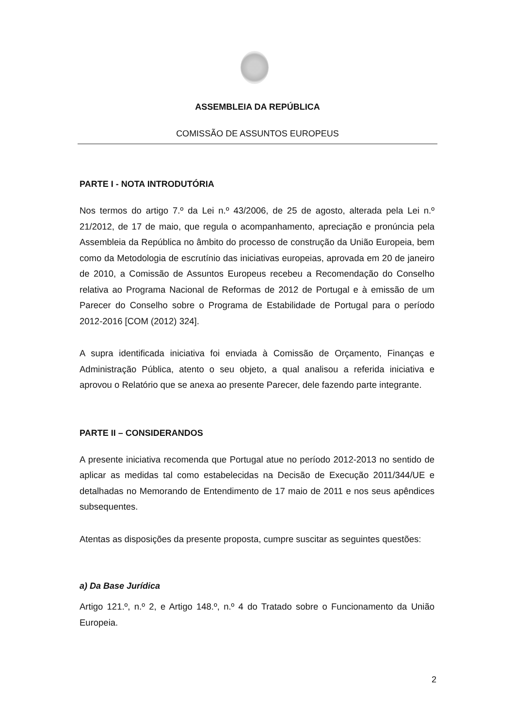ASSEMBLEIA DA REPÚBLICA
COMISSÃO DE ASSUNTOS EUROPEUS
PARTE I - NOTA INTRODUTÓRIA
Nos termos do artigo 7.º da Lei n.º 43/2006, de 25 de agosto, alterada pela Lei n.º 21/2012, de 17 de maio, que regula o acompanhamento, apreciação e pronúncia pela Assembleia da República no âmbito do processo de construção da União Europeia, bem como da Metodologia de escrutínio das iniciativas europeias, aprovada em 20 de janeiro de 2010, a Comissão de Assuntos Europeus recebeu a Recomendação do Conselho relativa ao Programa Nacional de Reformas de 2012 de Portugal e à emissão de um Parecer do Conselho sobre o Programa de Estabilidade de Portugal para o período 2012-2016 [COM (2012) 324].
A supra identificada iniciativa foi enviada à Comissão de Orçamento, Finanças e Administração Pública, atento o seu objeto, a qual analisou a referida iniciativa e aprovou o Relatório que se anexa ao presente Parecer, dele fazendo parte integrante.
PARTE II – CONSIDERANDOS
A presente iniciativa recomenda que Portugal atue no período 2012-2013 no sentido de aplicar as medidas tal como estabelecidas na Decisão de Execução 2011/344/UE e detalhadas no Memorando de Entendimento de 17 maio de 2011 e nos seus apêndices subsequentes.
Atentas as disposições da presente proposta, cumpre suscitar as seguintes questões:
a) Da Base Jurídica
Artigo 121.º, n.º 2, e Artigo 148.º, n.º 4 do Tratado sobre o Funcionamento da União Europeia.
2